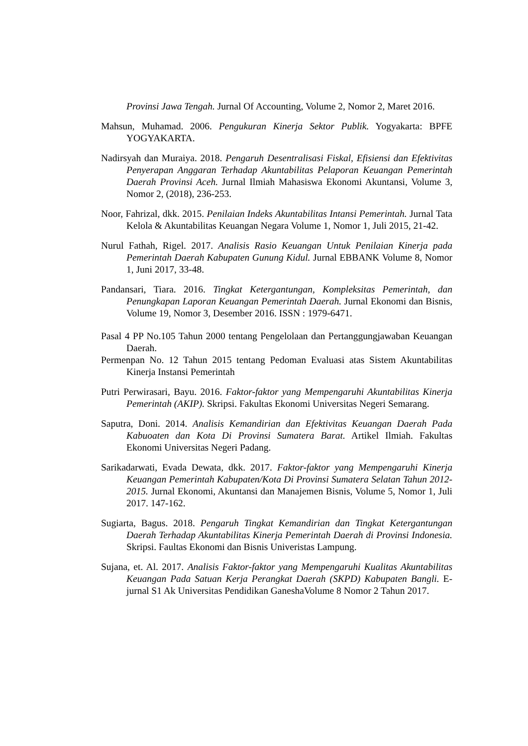Provinsi Jawa Tengah. Jurnal Of Accounting, Volume 2, Nomor 2, Maret 2016.
Mahsun, Muhamad. 2006. Pengukuran Kinerja Sektor Publik. Yogyakarta: BPFE YOGYAKARTA.
Nadirsyah dan Muraiya. 2018. Pengaruh Desentralisasi Fiskal, Efisiensi dan Efektivitas Penyerapan Anggaran Terhadap Akuntabilitas Pelaporan Keuangan Pemerintah Daerah Provinsi Aceh. Jurnal Ilmiah Mahasiswa Ekonomi Akuntansi, Volume 3, Nomor 2, (2018), 236-253.
Noor, Fahrizal, dkk. 2015. Penilaian Indeks Akuntabilitas Intansi Pemerintah. Jurnal Tata Kelola & Akuntabilitas Keuangan Negara Volume 1, Nomor 1, Juli 2015, 21-42.
Nurul Fathah, Rigel. 2017. Analisis Rasio Keuangan Untuk Penilaian Kinerja pada Pemerintah Daerah Kabupaten Gunung Kidul. Jurnal EBBANK Volume 8, Nomor 1, Juni 2017, 33-48.
Pandansari, Tiara. 2016. Tingkat Ketergantungan, Kompleksitas Pemerintah, dan Penungkapan Laporan Keuangan Pemerintah Daerah. Jurnal Ekonomi dan Bisnis, Volume 19, Nomor 3, Desember 2016. ISSN : 1979-6471.
Pasal 4 PP No.105 Tahun 2000 tentang Pengelolaan dan Pertanggungjawaban Keuangan Daerah.
Permenpan No. 12 Tahun 2015 tentang Pedoman Evaluasi atas Sistem Akuntabilitas Kinerja Instansi Pemerintah
Putri Perwirasari, Bayu. 2016. Faktor-faktor yang Mempengaruhi Akuntabilitas Kinerja Pemerintah (AKIP). Skripsi. Fakultas Ekonomi Universitas Negeri Semarang.
Saputra, Doni. 2014. Analisis Kemandirian dan Efektivitas Keuangan Daerah Pada Kabuoaten dan Kota Di Provinsi Sumatera Barat. Artikel Ilmiah. Fakultas Ekonomi Universitas Negeri Padang.
Sarikadarwati, Evada Dewata, dkk. 2017. Faktor-faktor yang Mempengaruhi Kinerja Keuangan Pemerintah Kabupaten/Kota Di Provinsi Sumatera Selatan Tahun 2012-2015. Jurnal Ekonomi, Akuntansi dan Manajemen Bisnis, Volume 5, Nomor 1, Juli 2017. 147-162.
Sugiarta, Bagus. 2018. Pengaruh Tingkat Kemandirian dan Tingkat Ketergantungan Daerah Terhadap Akuntabilitas Kinerja Pemerintah Daerah di Provinsi Indonesia. Skripsi. Faultas Ekonomi dan Bisnis Univeristas Lampung.
Sujana, et. Al. 2017. Analisis Faktor-faktor yang Mempengaruhi Kualitas Akuntabilitas Keuangan Pada Satuan Kerja Perangkat Daerah (SKPD) Kabupaten Bangli. E-jurnal S1 Ak Universitas Pendidikan GaneshaVolume 8 Nomor 2 Tahun 2017.